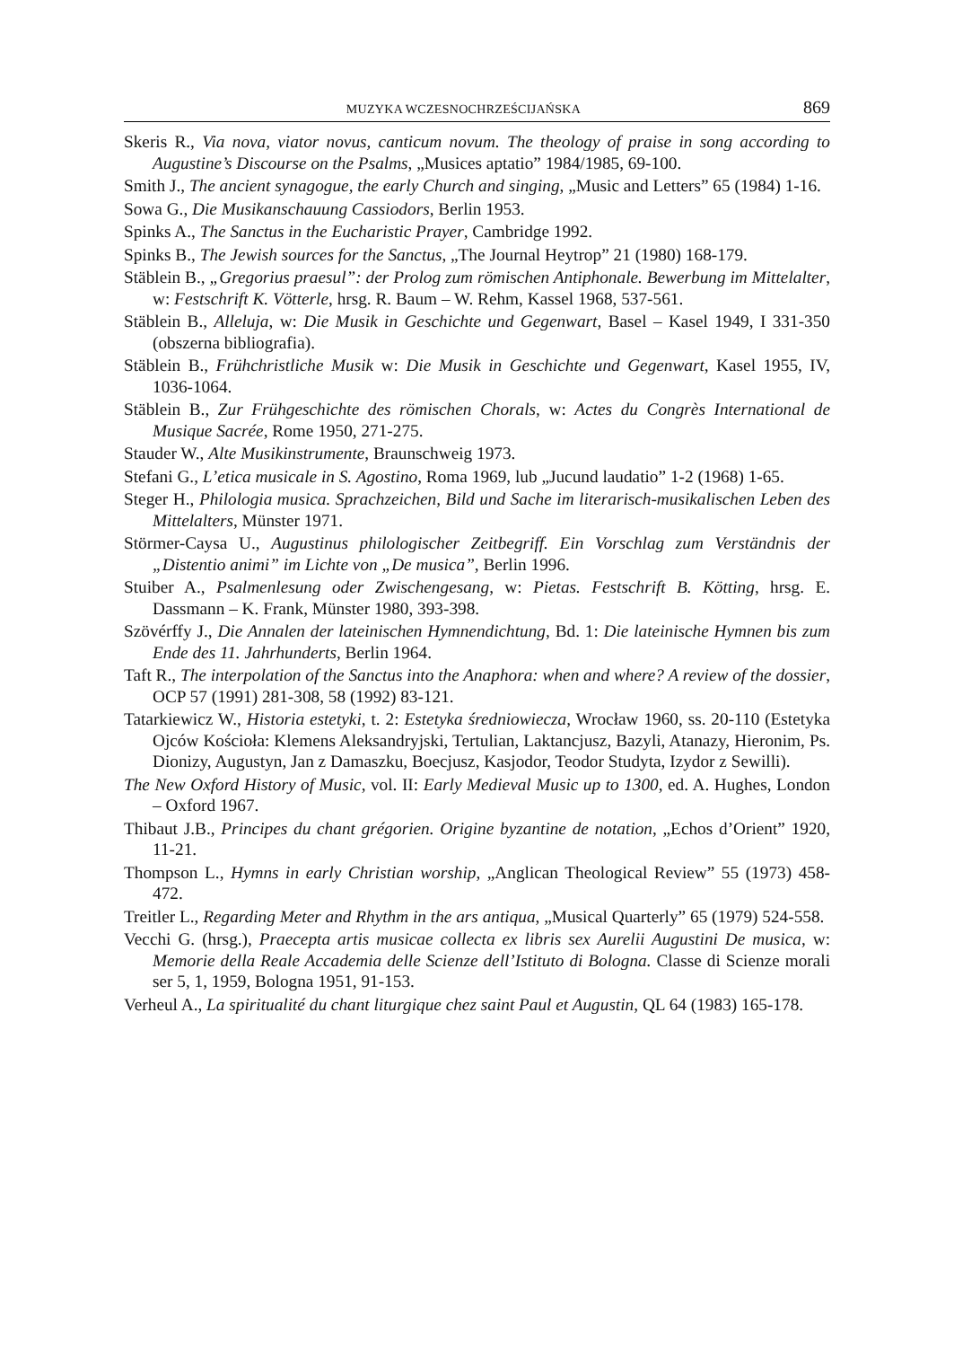MUZYKA WCZESNOCHRZEŚCIJAŃSKA 869
Skeris R., Via nova, viator novus, canticum novum. The theology of praise in song according to Augustine’s Discourse on the Psalms, „Musices aptatio” 1984/1985, 69-100.
Smith J., The ancient synagogue, the early Church and singing, „Music and Letters” 65 (1984) 1-16.
Sowa G., Die Musikanschauung Cassiodors, Berlin 1953.
Spinks A., The Sanctus in the Eucharistic Prayer, Cambridge 1992.
Spinks B., The Jewish sources for the Sanctus, „The Journal Heytrop” 21 (1980) 168-179.
Stäblein B., „Gregorius praesul”: der Prolog zum römischen Antiphonale. Bewerbung im Mittelalter, w: Festschrift K. Vötterle, hrsg. R. Baum – W. Rehm, Kassel 1968, 537-561.
Stäblein B., Alleluja, w: Die Musik in Geschichte und Gegenwart, Basel – Kasel 1949, I 331-350 (obszerna bibliografia).
Stäblein B., Frühchristliche Musik w: Die Musik in Geschichte und Gegenwart, Kasel 1955, IV, 1036-1064.
Stäblein B., Zur Frühgeschichte des römischen Chorals, w: Actes du Congrès International de Musique Sacrée, Rome 1950, 271-275.
Stauder W., Alte Musikinstrumente, Braunschweig 1973.
Stefani G., L’etica musicale in S. Agostino, Roma 1969, lub „Jucund laudatio” 1-2 (1968) 1-65.
Steger H., Philologia musica. Sprachzeichen, Bild und Sache im literarisch-musikalischen Leben des Mittelalters, Münster 1971.
Störmer-Caysa U., Augustinus philologischer Zeitbegriff. Ein Vorschlag zum Verständnis der „Distentio animi” im Lichte von „De musica”, Berlin 1996.
Stuiber A., Psalmenlesung oder Zwischengesang, w: Pietas. Festschrift B. Kötting, hrsg. E. Dassmann – K. Frank, Münster 1980, 393-398.
Szövérffy J., Die Annalen der lateinischen Hymnendichtung, Bd. 1: Die lateinische Hymnen bis zum Ende des 11. Jahrhunderts, Berlin 1964.
Taft R., The interpolation of the Sanctus into the Anaphora: when and where? A review of the dossier, OCP 57 (1991) 281-308, 58 (1992) 83-121.
Tatarkiewicz W., Historia estetyki, t. 2: Estetyka średniowiecza, Wrocław 1960, ss. 20-110 (Estetyka Ojców Kościoła: Klemens Aleksandryjski, Tertulian, Laktancjusz, Bazyli, Atanazy, Hieronim, Ps. Dionizy, Augustyn, Jan z Damaszku, Boecjusz, Kasjodor, Teodor Studyta, Izydor z Sewilli).
The New Oxford History of Music, vol. II: Early Medieval Music up to 1300, ed. A. Hughes, London – Oxford 1967.
Thibaut J.B., Principes du chant grégorien. Origine byzantine de notation, „Echos d’Orient” 1920, 11-21.
Thompson L., Hymns in early Christian worship, „Anglican Theological Review” 55 (1973) 458-472.
Treitler L., Regarding Meter and Rhythm in the ars antiqua, „Musical Quarterly” 65 (1979) 524-558.
Vecchi G. (hrsg.), Praecepta artis musicae collecta ex libris sex Aurelii Augustini De musica, w: Memorie della Reale Accademia delle Scienze dell’Istituto di Bologna. Classe di Scienze morali ser 5, 1, 1959, Bologna 1951, 91-153.
Verheul A., La spiritualité du chant liturgique chez saint Paul et Augustin, QL 64 (1983) 165-178.